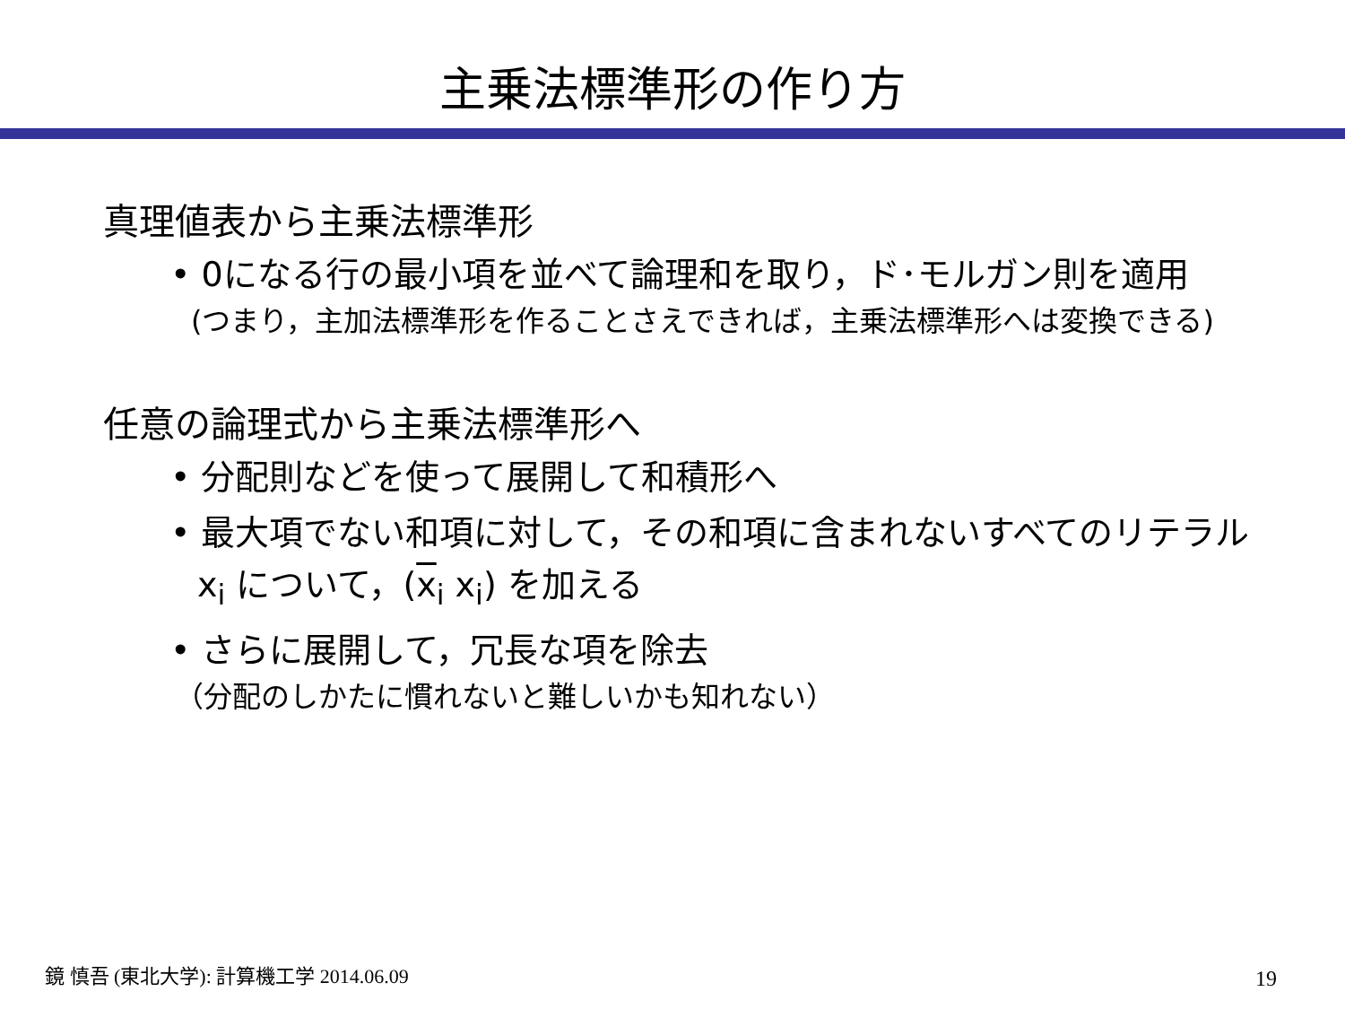主乗法標準形の作り方
真理値表から主乗法標準形
• 0になる行の最小項を並べて論理和を取り，ド･モルガン則を適用
(つまり，主加法標準形を作ることさえできれば，主乗法標準形へは変換できる)
任意の論理式から主乗法標準形へ
• 分配則などを使って展開して和積形へ
• 最大項でない和項に対して，その和項に含まれないすべてのリテラル x<sub>i</sub> について，(x<sub>i</sub> x<sub>i</sub>) を加える
• さらに展開して，冗長な項を除去
（分配のしかたに慣れないと難しいかも知れない）
鏡 慎吾 (東北大学): 計算機工学 2014.06.09
19